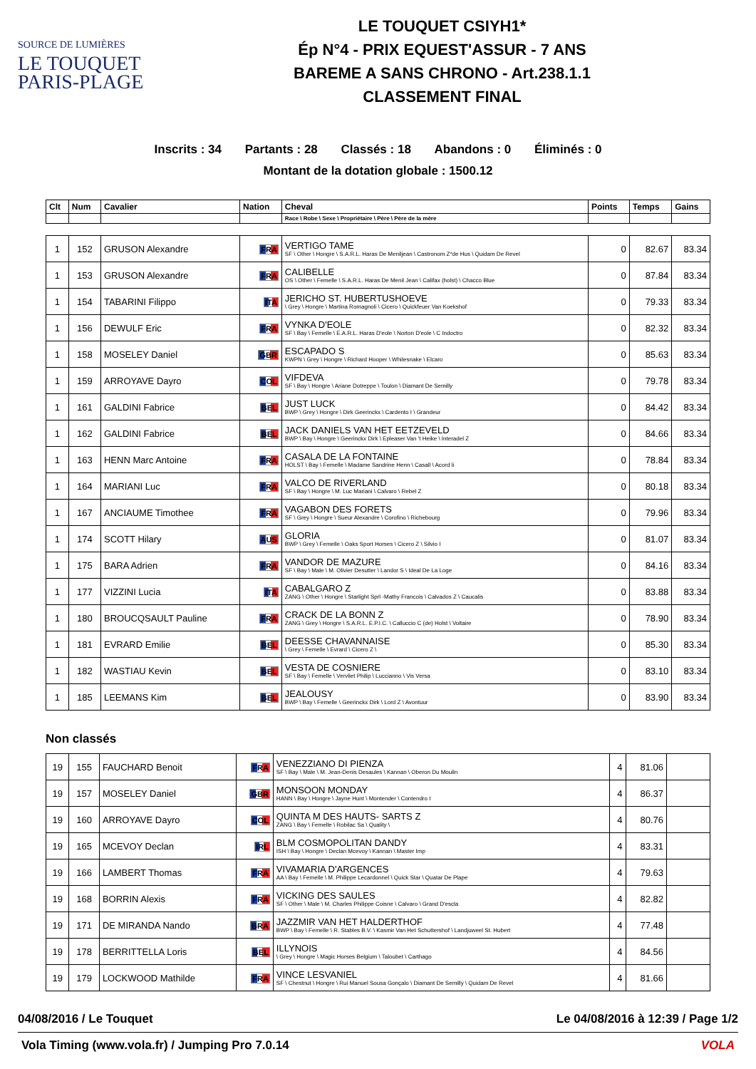SOURCE DE LUMIÈRES
LE TOUQUET
PARIS-PLAGE
LE TOUQUET CSIYH1*
Ép N°4 - PRIX EQUEST'ASSUR - 7 ANS
BAREME A SANS CHRONO - Art.238.1.1
CLASSEMENT FINAL
Inscrits : 34 Partants : 28 Classés : 18 Abandons : 0 Éliminés : 0
Montant de la dotation globale : 1500.12
| Clt | Num | Cavalier | Nation | Cheval | Points | Temps | Gains |
| --- | --- | --- | --- | --- | --- | --- | --- |
| | | | | Race \ Robe \ Sexe \ Propriétaire \ Père \ Père de la mère | | | |
| 1 | 152 | GRUSON Alexandre | FRA | VERTIGO TAME SF \ Other \ Hongre \ S.A.R.L. Haras De Meniljean \ Castronom Z*de Hus \ Quidam De Revel | 0 | 82.67 | 83.34 |
| 1 | 153 | GRUSON Alexandre | FRA | CALIBELLE OS \ Other \ Femelle \ S.A.R.L. Haras De Menil Jean \ Califax (holst) \ Chacco Blue | 0 | 87.84 | 83.34 |
| 1 | 154 | TABARINI Filippo | ITA | JERICHO ST. HUBERTUSHOEVE \ Grey \ Hongre \ Martina Romagnoli \ Cicero \ Quickfeuer Van Koekshof | 0 | 79.33 | 83.34 |
| 1 | 156 | DEWULF Eric | FRA | VYNKA D'EOLE SF \ Bay \ Femelle \ E.A.R.L. Haras D'eole \ Norton D'eole \ C Indoctro | 0 | 82.32 | 83.34 |
| 1 | 158 | MOSELEY Daniel | GBR | ESCAPADO S KWPN \ Grey \ Hongre \ Richard Hooper \ Whitesnake \ Elcaro | 0 | 85.63 | 83.34 |
| 1 | 159 | ARROYAVE Dayro | COL | VIFDEVA SF \ Bay \ Hongre \ Ariane Dotreppe \ Toulon \ Diamant De Semilly | 0 | 79.78 | 83.34 |
| 1 | 161 | GALDINI Fabrice | BEL | JUST LUCK BWP \ Grey \ Hongre \ Dirk Geerinckx \ Cardento I \ Grandeur | 0 | 84.42 | 83.34 |
| 1 | 162 | GALDINI Fabrice | BEL | JACK DANIELS VAN HET EETZEVELD BWP \ Bay \ Hongre \ Geerinckx Dirk \ Epleaser Van 't Heike \ Interadel Z | 0 | 84.66 | 83.34 |
| 1 | 163 | HENN Marc Antoine | FRA | CASALA DE LA FONTAINE HOLST \ Bay \ Femelle \ Madame Sandrine Henn \ Casall \ Acord Ii | 0 | 78.84 | 83.34 |
| 1 | 164 | MARIANI Luc | FRA | VALCO DE RIVERLAND SF \ Bay \ Hongre \ M. Luc Mariani \ Calvaro \ Rebel Z | 0 | 80.18 | 83.34 |
| 1 | 167 | ANCIAUME Timothee | FRA | VAGABON DES FORETS SF \ Grey \ Hongre \ Sueur Alexandre \ Corofino \ Richebourg | 0 | 79.96 | 83.34 |
| 1 | 174 | SCOTT Hilary | AUS | GLORIA BWP \ Grey \ Femelle \ Oaks Sport Horses \ Cicero Z \ Silvio I | 0 | 81.07 | 83.34 |
| 1 | 175 | BARA Adrien | FRA | VANDOR DE MAZURE SF \ Bay \ Male \ M. Olivier Desutter \ Landor S \ Ideal De La Loge | 0 | 84.16 | 83.34 |
| 1 | 177 | VIZZINI Lucia | ITA | CABALGARO Z ZANG \ Other \ Hongre \ Starlight Sprl -Mathy Francois \ Calvados Z \ Caucalis | 0 | 83.88 | 83.34 |
| 1 | 180 | BROUCQSAULT Pauline | FRA | CRACK DE LA BONN Z ZANG \ Grey \ Hongre \ S.A.R.L. E.P.I.C. \ Calluccio C (de) Holst \ Voltaire | 0 | 78.90 | 83.34 |
| 1 | 181 | EVRARD Emilie | BEL | DEESSE CHAVANNAISE \ Grey \ Femelle \ Evrard \ Cicero Z \ | 0 | 85.30 | 83.34 |
| 1 | 182 | WASTIAU Kevin | BEL | VESTA DE COSNIERE SF \ Bay \ Femelle \ Vervliet Philip \ Luccianno \ Vis Versa | 0 | 83.10 | 83.34 |
| 1 | 185 | LEEMANS Kim | BEL | JEALOUSY BWP \ Bay \ Femelle \ Geerinckx Dirk \ Lord Z \ Avontuur | 0 | 83.90 | 83.34 |
Non classés
| 19 | 155 | FAUCHARD Benoit | FRA | VENEZZIANO DI PIENZA SF \ Bay \ Male \ M. Jean-Denis Desaules \ Kannan \ Oberon Du Moulin | 4 | 81.06 | |
| 19 | 157 | MOSELEY Daniel | GBR | MONSOON MONDAY HANN \ Bay \ Hongre \ Jayne Hunt \ Montender \ Contendro I | 4 | 86.37 | |
| 19 | 160 | ARROYAVE Dayro | COL | QUINTA M DES HAUTS- SARTS Z ZANG \ Bay \ Femelle \ Robilac Sa \ Quality \ | 4 | 80.76 | |
| 19 | 165 | MCEVOY Declan | IRL | BLM COSMOPOLITAN DANDY ISH \ Bay \ Hongre \ Declan Mcevoy \ Kannan \ Master Imp | 4 | 83.31 | |
| 19 | 166 | LAMBERT Thomas | FRA | VIVAMARIA D'ARGENCES AA \ Bay \ Femelle \ M. Philippe Lecardonnel \ Quick Star \ Quatar De Plape | 4 | 79.63 | |
| 19 | 168 | BORRIN Alexis | FRA | VICKING DES SAULES SF \ Other \ Male \ M. Charles Philippe Coisne \ Calvaro \ Grand D'escla | 4 | 82.82 | |
| 19 | 171 | DE MIRANDA Nando | BRA | JAZZMIR VAN HET HALDERTHOF BWP \ Bay \ Femelle \ R. Stables B.V. \ Kasmir Van Het Schuttershof \ Landjuweel St. Hubert | 4 | 77.48 | |
| 19 | 178 | BERRITTELLA Loris | BEL | ILLYNOIS \ Grey \ Hongre \ Magic Horses Belgium \ Taloubet \ Carthago | 4 | 84.56 | |
| 19 | 179 | LOCKWOOD Mathilde | FRA | VINCE LESVANIEL SF \ Chestnut \ Hongre \ Rui Manuel Sousa Gonçalo \ Diamant De Semilly \ Quidam De Revel | 4 | 81.66 | |
04/08/2016 / Le Touquet Le 04/08/2016 à 12:39 / Page 1/2
Vola Timing (www.vola.fr) / Jumping Pro 7.0.14 VOLA